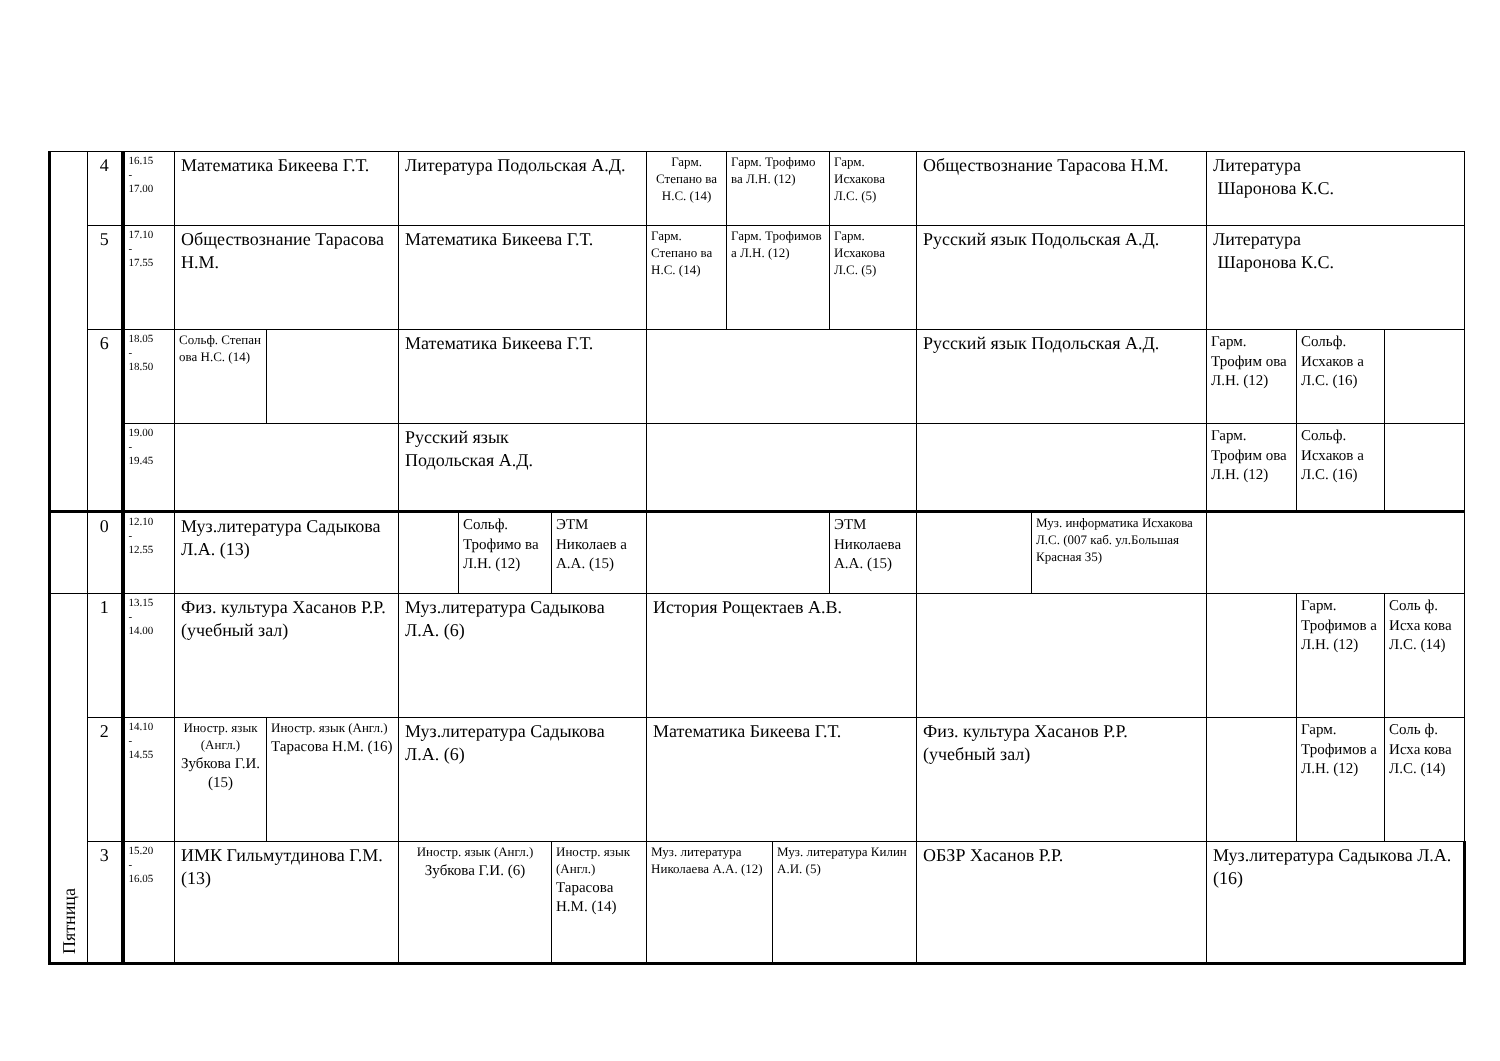| | 4 | 16.15 - 17.00 | Математика Бикеева Г.Т. | | Литература Подольская А.Д. | | | Гарм. Степано ва Н.С. (14) | Гарм. Трофимо ва Л.Н. (12) | | Гарм. Исхакова Л.С. (5) | Обществознание Тарасова Н.М. | | Литература Шаронова К.С. | | |
| | 5 | 17.10 - 17.55 | Обществознание Тарасова Н.М. | | Математика Бикеева Г.Т. | | | Гарм. Степано ва Н.С. (14) | Гарм. Трофимов а Л.Н. (12) | | Гарм. Исхакова Л.С. (5) | Русский язык Подольская А.Д. | | Литература Шаронова К.С. | | |
| | 6 | 18.05 - 18.50 | Сольф. Степан ова Н.С. (14) | | Математика Бикеева Г.Т. | | | | | | | Русский язык Подольская А.Д. | | Гарм. Трофим ова Л.Н. (12) | Сольф. Исхаков а Л.С. (16) | |
| | | 19.00 - 19.45 | | | Русский язык Подольская А.Д. | | | | | | | | | Гарм. Трофим ова Л.Н. (12) | Сольф. Исхаков а Л.С. (16) | |
| | 0 | 12.10 - 12.55 | Муз.литература Садыкова Л.А. (13) | | | Сольф. Трофимо ва Л.Н. (12) | ЭТМ Николаев а А.А. (15) | | | | ЭТМ Николаева А.А. (15) | | Муз. информатика Исхакова Л.С. (007 каб. ул.Большая Красная 35) | | | |
| Пятница | 1 | 13.15 - 14.00 | Физ. культура Хасанов Р.Р. (учебный зал) | | Муз.литература Садыкова Л.А. (6) | | | История Рощектаев А.В. | | | | | | | Гарм. Трофимов а Л.Н. (12) | Соль ф. Исха кова Л.С. (14) |
| | 2 | 14.10 - 14.55 | Иностр. язык (Англ.) Зубкова Г.И. (15) | Иностр. язык (Англ.) Тарасова Н.М. (16) | Муз.литература Садыкова Л.А. (6) | | | Математика Бикеева Г.Т. | | | | Физ. культура Хасанов Р.Р. (учебный зал) | | | Гарм. Трофимов а Л.Н. (12) | Соль ф. Исха кова Л.С. (14) |
| | 3 | 15.20 - 16.05 | ИМК Гильмутдинова Г.М. (13) | | Иностр. язык (Англ.) Зубкова Г.И. (6) | | Иностр. язык (Англ.) Тарасова Н.М. (14) | Муз. литература Николаева А.А. (12) | | Муз. литература Килин А.И. (5) | | ОБЗР Хасанов Р.Р. | | Муз.литература Садыкова Л.А. (16) | | |